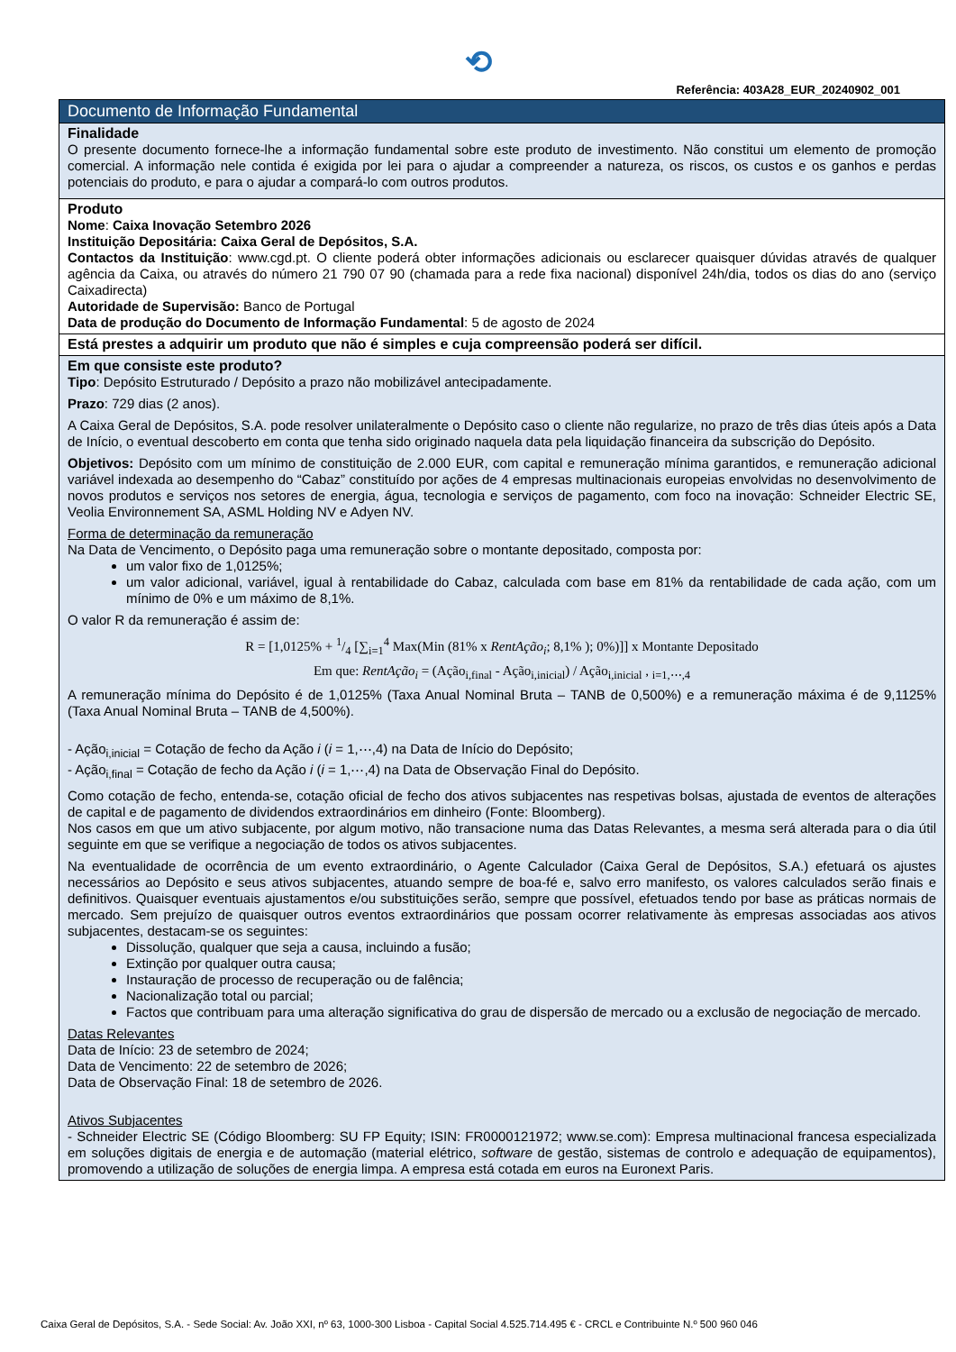⟲
Referência: 403A28_EUR_20240902_001
Documento de Informação Fundamental
Finalidade
O presente documento fornece-lhe a informação fundamental sobre este produto de investimento. Não constitui um elemento de promoção comercial. A informação nele contida é exigida por lei para o ajudar a compreender a natureza, os riscos, os custos e os ganhos e perdas potenciais do produto, e para o ajudar a compará-lo com outros produtos.
Produto
Nome: Caixa Inovação Setembro 2026
Instituição Depositária: Caixa Geral de Depósitos, S.A.
Contactos da Instituição: www.cgd.pt. O cliente poderá obter informações adicionais ou esclarecer quaisquer dúvidas através de qualquer agência da Caixa, ou através do número 21 790 07 90 (chamada para a rede fixa nacional) disponível 24h/dia, todos os dias do ano (serviço Caixadirecta)
Autoridade de Supervisão: Banco de Portugal
Data de produção do Documento de Informação Fundamental: 5 de agosto de 2024
Está prestes a adquirir um produto que não é simples e cuja compreensão poderá ser difícil.
Em que consiste este produto?
Tipo: Depósito Estruturado / Depósito a prazo não mobilizável antecipadamente.
Prazo: 729 dias (2 anos).
A Caixa Geral de Depósitos, S.A. pode resolver unilateralmente o Depósito caso o cliente não regularize, no prazo de três dias úteis após a Data de Início, o eventual descoberto em conta que tenha sido originado naquela data pela liquidação financeira da subscrição do Depósito.
Objetivos: Depósito com um mínimo de constituição de 2.000 EUR, com capital e remuneração mínima garantidos, e remuneração adicional variável indexada ao desempenho do “Cabaz” constituído por ações de 4 empresas multinacionais europeias envolvidas no desenvolvimento de novos produtos e serviços nos setores de energia, água, tecnologia e serviços de pagamento, com foco na inovação: Schneider Electric SE, Veolia Environnement SA, ASML Holding NV e Adyen NV.
Forma de determinação da remuneração
Na Data de Vencimento, o Depósito paga uma remuneração sobre o montante depositado, composta por:
um valor fixo de 1,0125%;
um valor adicional, variável, igual à rentabilidade do Cabaz, calculada com base em 81% da rentabilidade de cada ação, com um mínimo de 0% e um máximo de 8,1%.
O valor R da remuneração é assim de:
R = [1,0125% + 1/4 [∑<sub>i=1</sub><sup>4</sup> Max(Min (81% x RentAção<sub>i</sub>; 8,1% ); 0%)]] x Montante Depositado
Em que: RentAção<sub>i</sub> = (Ação<sub>i,final</sub> - Ação<sub>i,inicial</sub>) / Ação<sub>i,inicial</sub> , <sub>i=1,⋯,4</sub>
A remuneração mínima do Depósito é de 1,0125% (Taxa Anual Nominal Bruta – TANB de 0,500%) e a remuneração máxima é de 9,1125% (Taxa Anual Nominal Bruta – TANB de 4,500%).
- Ação<sub>i,inicial</sub> = Cotação de fecho da Ação i (i = 1,⋯,4) na Data de Início do Depósito;
- Ação<sub>i,final</sub> = Cotação de fecho da Ação i (i = 1,⋯,4) na Data de Observação Final do Depósito.
Como cotação de fecho, entenda-se, cotação oficial de fecho dos ativos subjacentes nas respetivas bolsas, ajustada de eventos de alterações de capital e de pagamento de dividendos extraordinários em dinheiro (Fonte: Bloomberg).
Nos casos em que um ativo subjacente, por algum motivo, não transacione numa das Datas Relevantes, a mesma será alterada para o dia útil seguinte em que se verifique a negociação de todos os ativos subjacentes.
Na eventualidade de ocorrência de um evento extraordinário, o Agente Calculador (Caixa Geral de Depósitos, S.A.) efetuará os ajustes necessários ao Depósito e seus ativos subjacentes, atuando sempre de boa-fé e, salvo erro manifesto, os valores calculados serão finais e definitivos. Quaisquer eventuais ajustamentos e/ou substituições serão, sempre que possível, efetuados tendo por base as práticas normais de mercado. Sem prejuízo de quaisquer outros eventos extraordinários que possam ocorrer relativamente às empresas associadas aos ativos subjacentes, destacam-se os seguintes:
Dissolução, qualquer que seja a causa, incluindo a fusão;
Extinção por qualquer outra causa;
Instauração de processo de recuperação ou de falência;
Nacionalização total ou parcial;
Factos que contribuam para uma alteração significativa do grau de dispersão de mercado ou a exclusão de negociação de mercado.
Datas Relevantes
Data de Início: 23 de setembro de 2024;
Data de Vencimento: 22 de setembro de 2026;
Data de Observação Final: 18 de setembro de 2026.
Ativos Subjacentes
- Schneider Electric SE (Código Bloomberg: SU FP Equity; ISIN: FR0000121972; www.se.com): Empresa multinacional francesa especializada em soluções digitais de energia e de automação (material elétrico, software de gestão, sistemas de controlo e adequação de equipamentos), promovendo a utilização de soluções de energia limpa. A empresa está cotada em euros na Euronext Paris.
Caixa Geral de Depósitos, S.A. - Sede Social: Av. João XXI, nº 63, 1000-300 Lisboa - Capital Social 4.525.714.495 € - CRCL e Contribuinte N.º 500 960 046